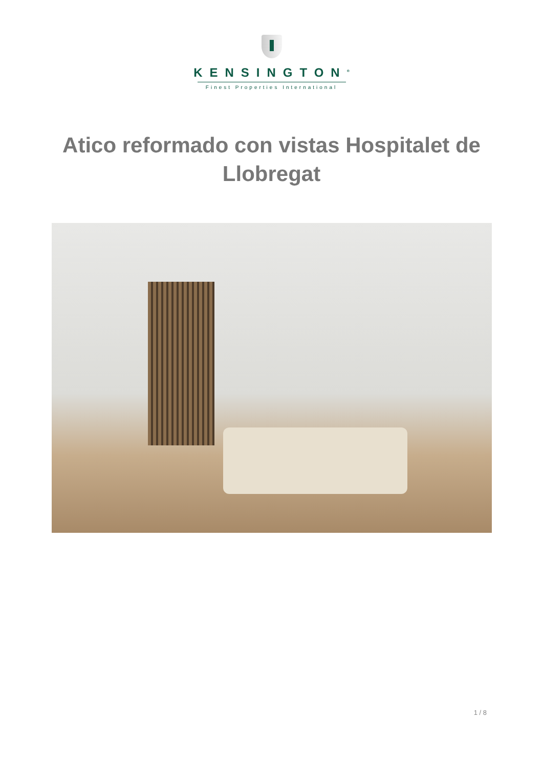KENSINGTON<sup>®</sup>
Finest Properties International
Atico reformado con vistas Hospitalet de Llobregat
1 / 8